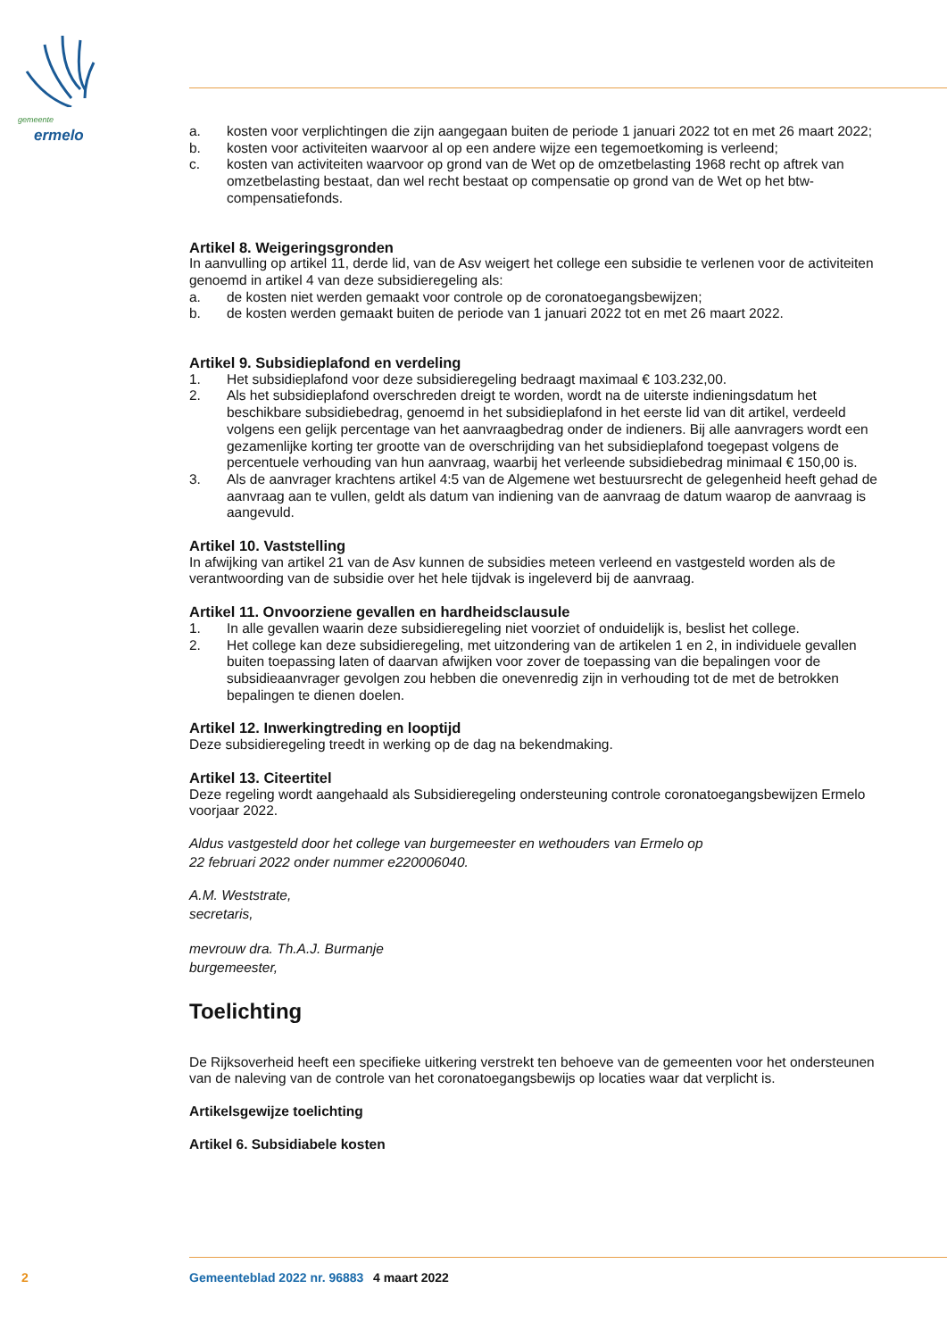gemeente
ermelo
a. kosten voor verplichtingen die zijn aangegaan buiten de periode 1 januari 2022 tot en met 26 maart 2022;
b. kosten voor activiteiten waarvoor al op een andere wijze een tegemoetkoming is verleend;
c. kosten van activiteiten waarvoor op grond van de Wet op de omzetbelasting 1968 recht op aftrek van omzetbelasting bestaat, dan wel recht bestaat op compensatie op grond van de Wet op het btw-compensatiefonds.
Artikel 8. Weigeringsgronden
In aanvulling op artikel 11, derde lid, van de Asv weigert het college een subsidie te verlenen voor de activiteiten genoemd in artikel 4 van deze subsidieregeling als:
a. de kosten niet werden gemaakt voor controle op de coronatoegangsbewijzen;
b. de kosten werden gemaakt buiten de periode van 1 januari 2022 tot en met 26 maart 2022.
Artikel 9. Subsidieplafond en verdeling
1. Het subsidieplafond voor deze subsidieregeling bedraagt maximaal € 103.232,00.
2. Als het subsidieplafond overschreden dreigt te worden, wordt na de uiterste indieningsdatum het beschikbare subsidiebedrag, genoemd in het subsidieplafond in het eerste lid van dit artikel, verdeeld volgens een gelijk percentage van het aanvraagbedrag onder de indieners. Bij alle aanvragers wordt een gezamenlijke korting ter grootte van de overschrijding van het subsidieplafond toegepast volgens de percentuele verhouding van hun aanvraag, waarbij het verleende subsidiebedrag minimaal € 150,00 is.
3. Als de aanvrager krachtens artikel 4:5 van de Algemene wet bestuursrecht de gelegenheid heeft gehad de aanvraag aan te vullen, geldt als datum van indiening van de aanvraag de datum waarop de aanvraag is aangevuld.
Artikel 10. Vaststelling
In afwijking van artikel 21 van de Asv kunnen de subsidies meteen verleend en vastgesteld worden als de verantwoording van de subsidie over het hele tijdvak is ingeleverd bij de aanvraag.
Artikel 11. Onvoorziene gevallen en hardheidsclausule
1. In alle gevallen waarin deze subsidieregeling niet voorziet of onduidelijk is, beslist het college.
2. Het college kan deze subsidieregeling, met uitzondering van de artikelen 1 en 2, in individuele gevallen buiten toepassing laten of daarvan afwijken voor zover de toepassing van die bepalingen voor de subsidieaanvrager gevolgen zou hebben die onevenredig zijn in verhouding tot de met de betrokken bepalingen te dienen doelen.
Artikel 12. Inwerkingtreding en looptijd
Deze subsidieregeling treedt in werking op de dag na bekendmaking.
Artikel 13. Citeertitel
Deze regeling wordt aangehaald als Subsidieregeling ondersteuning controle coronatoegangsbewijzen Ermelo voorjaar 2022.
Aldus vastgesteld door het college van burgemeester en wethouders van Ermelo op
22 februari 2022 onder nummer e220006040.
A.M. Weststrate,
secretaris,
mevrouw dra. Th.A.J. Burmanje
burgemeester,
Toelichting
De Rijksoverheid heeft een specifieke uitkering verstrekt ten behoeve van de gemeenten voor het ondersteunen van de naleving van de controle van het coronatoegangsbewijs op locaties waar dat verplicht is.
Artikelsgewijze toelichting
Artikel 6. Subsidiabele kosten
2 Gemeenteblad 2022 nr. 96883 4 maart 2022